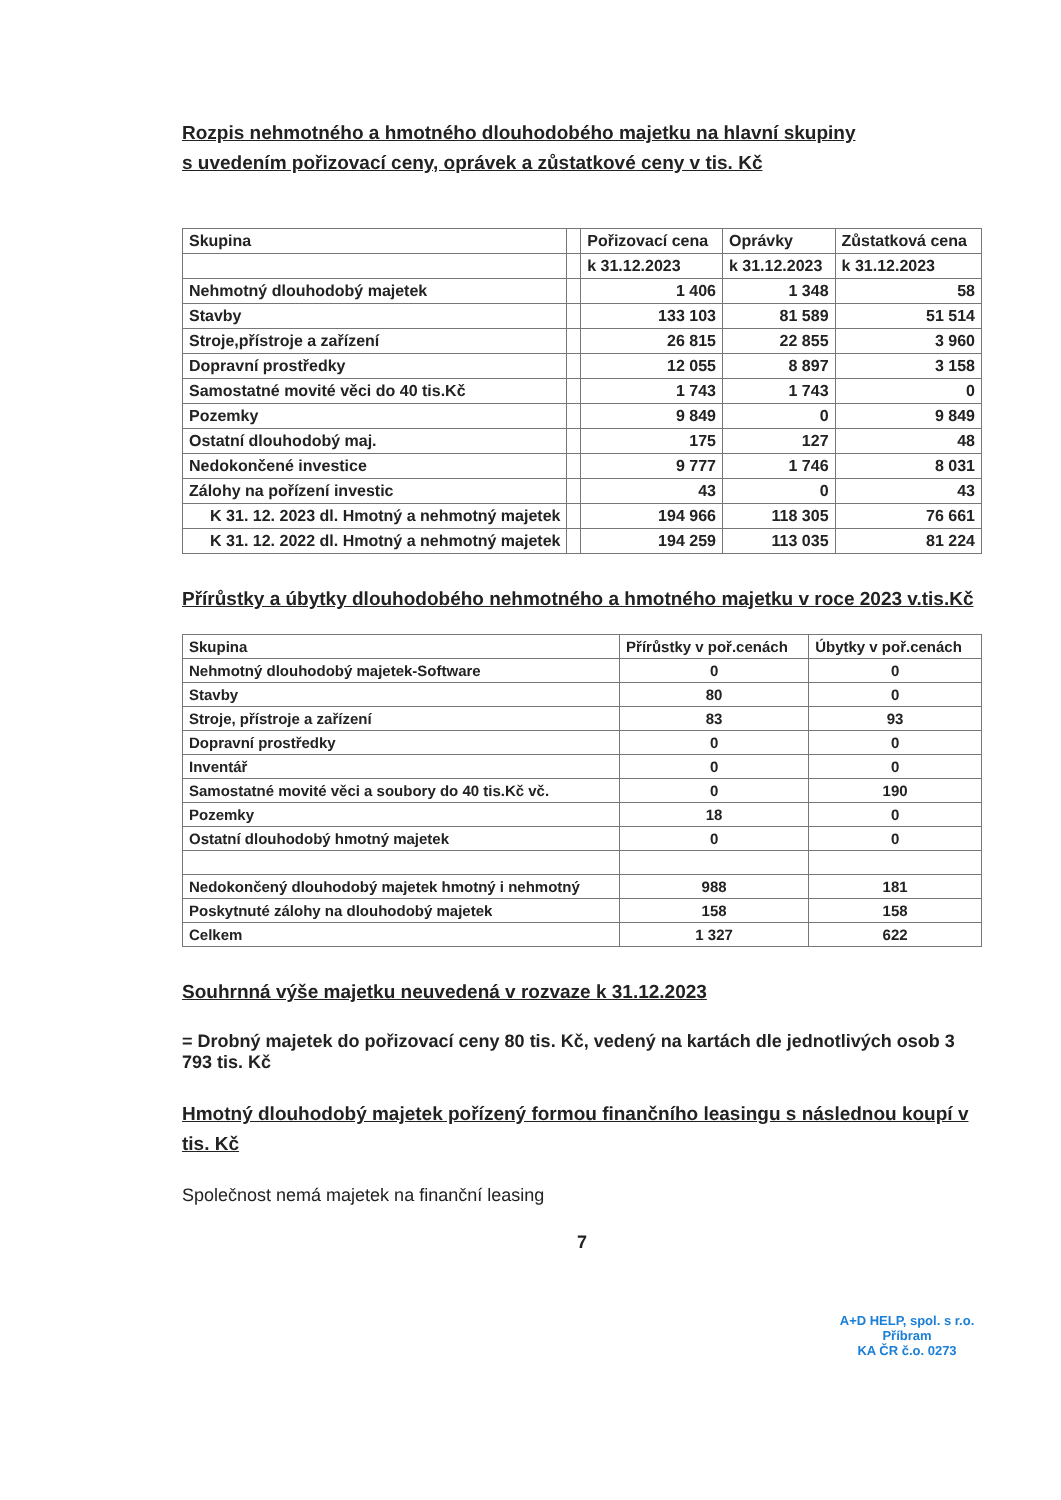Rozpis nehmotného a hmotného dlouhodobého majetku na hlavní skupiny
s uvedením pořizovací ceny, oprávek a zůstatkové ceny v tis. Kč
| Skupina | | Pořizovací cena | Oprávky | Zůstatková cena |
| --- | --- | --- | --- | --- |
| | | k 31.12.2023 | k 31.12.2023 | k 31.12.2023 |
| Nehmotný dlouhodobý majetek | | 1 406 | 1 348 | 58 |
| Stavby | | 133 103 | 81 589 | 51 514 |
| Stroje,přístroje a zařízení | | 26 815 | 22 855 | 3 960 |
| Dopravní prostředky | | 12 055 | 8 897 | 3 158 |
| Samostatné movité věci do 40 tis.Kč | | 1 743 | 1 743 | 0 |
| Pozemky | | 9 849 | 0 | 9 849 |
| Ostatní dlouhodobý maj. | | 175 | 127 | 48 |
| Nedokončené investice | | 9 777 | 1 746 | 8 031 |
| Zálohy na pořízení investic | | 43 | 0 | 43 |
| K 31. 12. 2023 dl. Hmotný a nehmotný majetek | | 194 966 | 118 305 | 76 661 |
| K 31. 12. 2022 dl. Hmotný a nehmotný majetek | | 194 259 | 113 035 | 81 224 |
Přírůstky a úbytky dlouhodobého nehmotného a hmotného majetku v roce 2023 v.tis.Kč
| Skupina | Přírůstky v poř.cenách | Úbytky v poř.cenách |
| --- | --- | --- |
| Nehmotný dlouhodobý majetek-Software | 0 | 0 |
| Stavby | 80 | 0 |
| Stroje, přístroje a zařízení | 83 | 93 |
| Dopravní prostředky | 0 | 0 |
| Inventář | 0 | 0 |
| Samostatné movité věci a soubory do 40 tis.Kč vč. | 0 | 190 |
| Pozemky | 18 | 0 |
| Ostatní dlouhodobý hmotný majetek | 0 | 0 |
| Nedokončený dlouhodobý majetek hmotný i nehmotný | 988 | 181 |
| Poskytnuté zálohy na dlouhodobý majetek | 158 | 158 |
| Celkem | 1 327 | 622 |
Souhrnná výše majetku neuvedená v rozvaze k 31.12.2023
= Drobný majetek do pořizovací ceny 80 tis. Kč, vedený na kartách dle jednotlivých osob 3 793 tis. Kč
Hmotný dlouhodobý majetek pořízený formou finančního leasingu s následnou koupí v tis. Kč
Společnost nemá majetek na finanční leasing
7
A+D HELP, spol. s r.o.
Příbram
KA ČR č.o. 0273